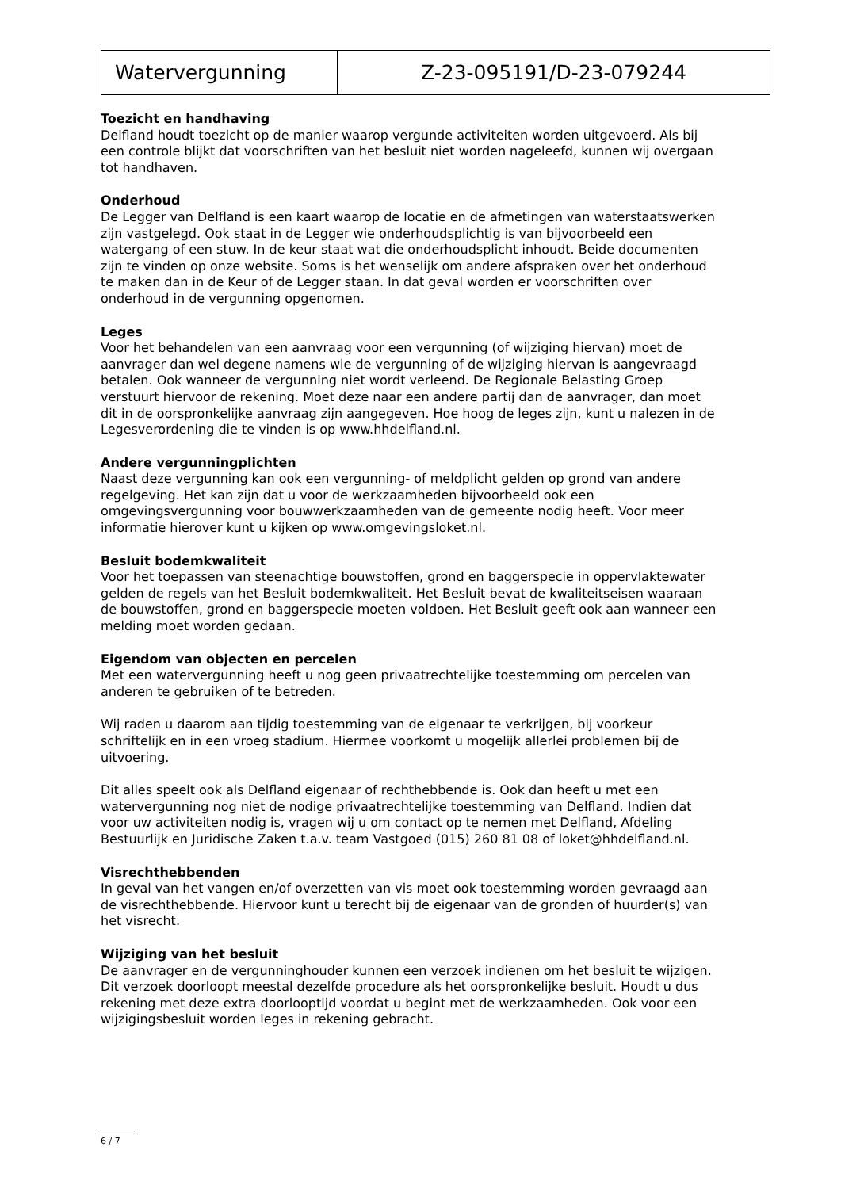Watervergunning Z-23-095191/D-23-079244
Toezicht en handhaving
Delfland houdt toezicht op de manier waarop vergunde activiteiten worden uitgevoerd. Als bij een controle blijkt dat voorschriften van het besluit niet worden nageleefd, kunnen wij overgaan tot handhaven.
Onderhoud
De Legger van Delfland is een kaart waarop de locatie en de afmetingen van waterstaatswerken zijn vastgelegd. Ook staat in de Legger wie onderhoudsplichtig is van bijvoorbeeld een watergang of een stuw. In de keur staat wat die onderhoudsplicht inhoudt. Beide documenten zijn te vinden op onze website. Soms is het wenselijk om andere afspraken over het onderhoud te maken dan in de Keur of de Legger staan. In dat geval worden er voorschriften over onderhoud in de vergunning opgenomen.
Leges
Voor het behandelen van een aanvraag voor een vergunning (of wijziging hiervan) moet de aanvrager dan wel degene namens wie de vergunning of de wijziging hiervan is aangevraagd betalen. Ook wanneer de vergunning niet wordt verleend. De Regionale Belasting Groep verstuurt hiervoor de rekening. Moet deze naar een andere partij dan de aanvrager, dan moet dit in de oorspronkelijke aanvraag zijn aangegeven. Hoe hoog de leges zijn, kunt u nalezen in de Legesverordening die te vinden is op www.hhdelfland.nl.
Andere vergunningplichten
Naast deze vergunning kan ook een vergunning- of meldplicht gelden op grond van andere regelgeving. Het kan zijn dat u voor de werkzaamheden bijvoorbeeld ook een omgevingsvergunning voor bouwwerkzaamheden van de gemeente nodig heeft. Voor meer informatie hierover kunt u kijken op www.omgevingsloket.nl.
Besluit bodemkwaliteit
Voor het toepassen van steenachtige bouwstoffen, grond en baggerspecie in oppervlaktewater gelden de regels van het Besluit bodemkwaliteit. Het Besluit bevat de kwaliteitseisen waaraan de bouwstoffen, grond en baggerspecie moeten voldoen. Het Besluit geeft ook aan wanneer een melding moet worden gedaan.
Eigendom van objecten en percelen
Met een watervergunning heeft u nog geen privaatrechtelijke toestemming om percelen van anderen te gebruiken of te betreden.
Wij raden u daarom aan tijdig toestemming van de eigenaar te verkrijgen, bij voorkeur schriftelijk en in een vroeg stadium. Hiermee voorkomt u mogelijk allerlei problemen bij de uitvoering.
Dit alles speelt ook als Delfland eigenaar of rechthebbende is. Ook dan heeft u met een watervergunning nog niet de nodige privaatrechtelijke toestemming van Delfland. Indien dat voor uw activiteiten nodig is, vragen wij u om contact op te nemen met Delfland, Afdeling Bestuurlijk en Juridische Zaken t.a.v. team Vastgoed (015) 260 81 08 of loket@hhdelfland.nl.
Visrechthebbenden
In geval van het vangen en/of overzetten van vis moet ook toestemming worden gevraagd aan de visrechthebbende. Hiervoor kunt u terecht bij de eigenaar van de gronden of huurder(s) van het visrecht.
Wijziging van het besluit
De aanvrager en de vergunninghouder kunnen een verzoek indienen om het besluit te wijzigen. Dit verzoek doorloopt meestal dezelfde procedure als het oorspronkelijke besluit. Houdt u dus rekening met deze extra doorlooptijd voordat u begint met de werkzaamheden. Ook voor een wijzigingsbesluit worden leges in rekening gebracht.
6 / 7